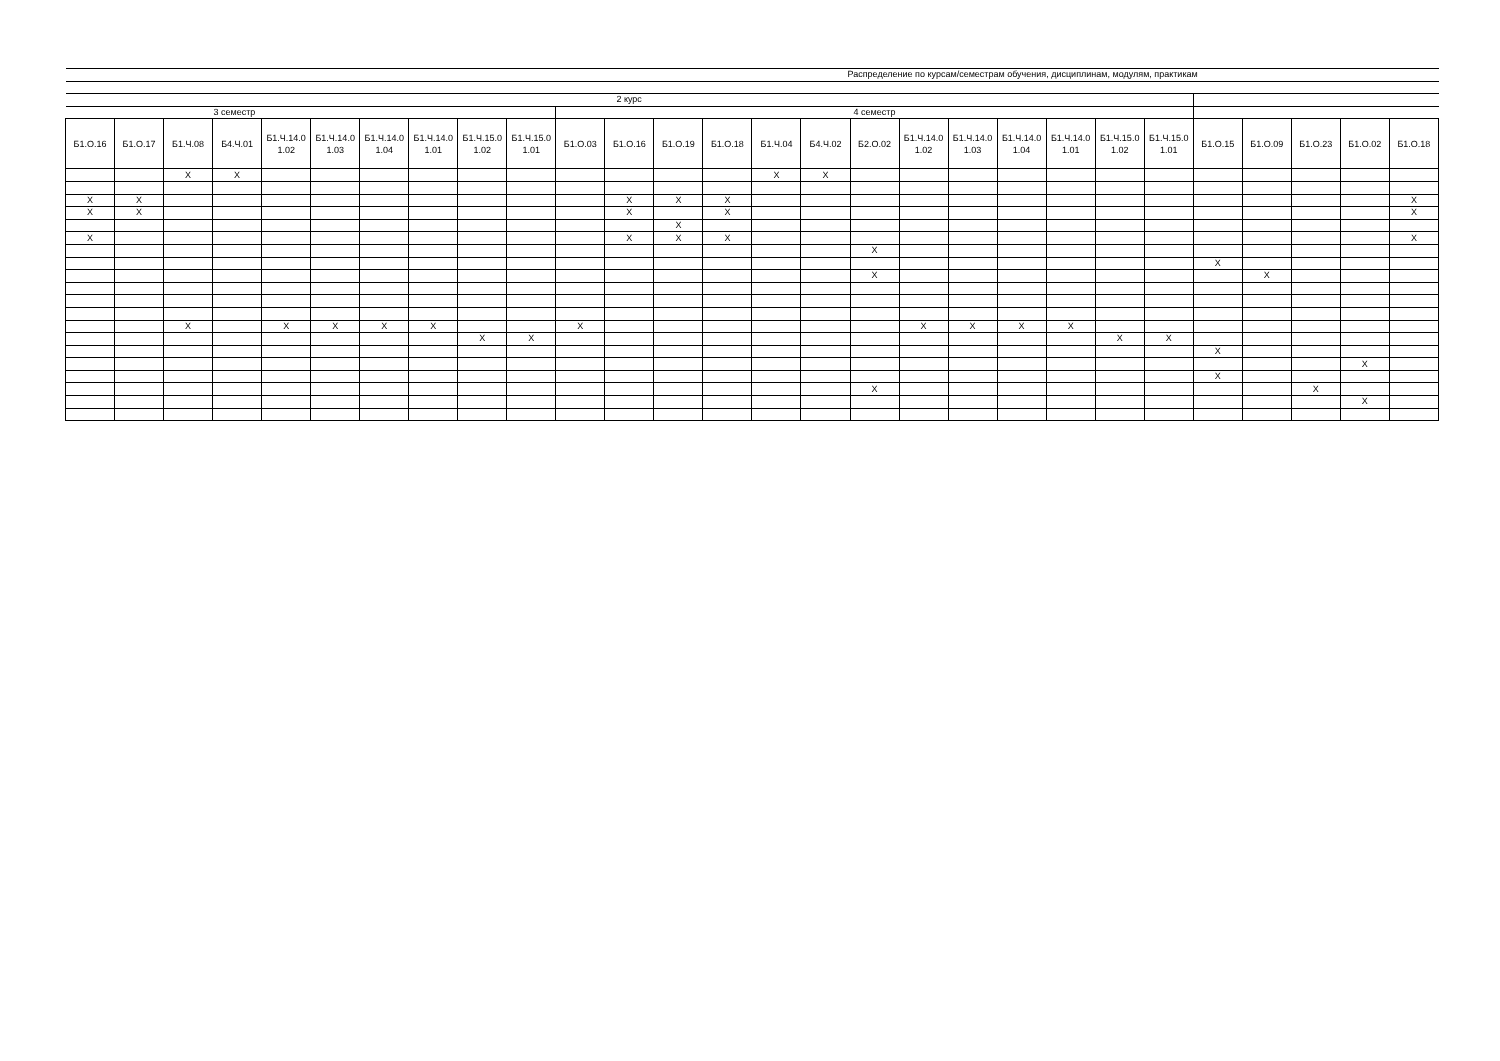| Распределение по курсам/семестрам обучения, дисциплинам, модулям, практикам | | | | | | | | | | | | | | | | | | | | | | | | | | | |
| 2 курс | | | | | | | | | | | | | | | | | | | | | | | | | | | |
| 3 семестр | | | | | | | | | | 4 семестр | | | | | | | | | | | | | | | | | |
| Б1.О.16 | Б1.О.17 | Б1.Ч.08 | Б4.Ч.01 | Б1.Ч.14.0 1.02 | Б1.Ч.14.0 1.03 | Б1.Ч.14.0 1.04 | Б1.Ч.14.0 1.01 | Б1.Ч.15.0 1.02 | Б1.Ч.15.0 1.01 | Б1.О.03 | Б1.О.16 | Б1.О.19 | Б1.О.18 | Б1.Ч.04 | Б4.Ч.02 | Б2.О.02 | Б1.Ч.14.0 1.02 | Б1.Ч.14.0 1.03 | Б1.Ч.14.0 1.04 | Б1.Ч.14.0 1.01 | Б1.Ч.15.0 1.02 | Б1.Ч.15.0 1.01 | Б1.О.15 | Б1.О.09 | Б1.О.23 | Б1.О.02 | Б1.О.18 |
| | | X | X | | | | | | | | | | | X | X | | | | | | | | | | | | |
| X | X | | | | | | | | | | X | X | X | | | | | | | | | | | | | | X |
| X | X | | | | | | | | | | X | | X | | | | | | | | | | | | | | X |
| | | | | | | | | | | | | X | | | | | | | | | | | | | | | |
| X | | | | | | | | | | | X | X | X | | | | | | | | | | | | | | X |
| | | | | | | | | | | | | | | | | X | | | | | | | | | | | |
| | | | | | | | | | | | | | | | | | | | | | | | X | | | | |
| | | | | | | | | | | | | | | | | X | | | | | | | | X | | | |
| | | X | | X | X | X | X | | | X | | | | | | | X | X | X | X | | | | | | | |
| | | | | | | | | X | X | | | | | | | | | | | | X | X | | | | | |
| | | | | | | | | | | | | | | | | | | | | | | | X | | | | |
| | | | | | | | | | | | | | | | | | | | | | | | | | | X | |
| | | | | | | | | | | | | | | | | | | | | | | | X | | | | |
| | | | | | | | | | | | | | | | | X | | | | | | | | | X | | |
| | | | | | | | | | | | | | | | | | | | | | | | | | | X | |